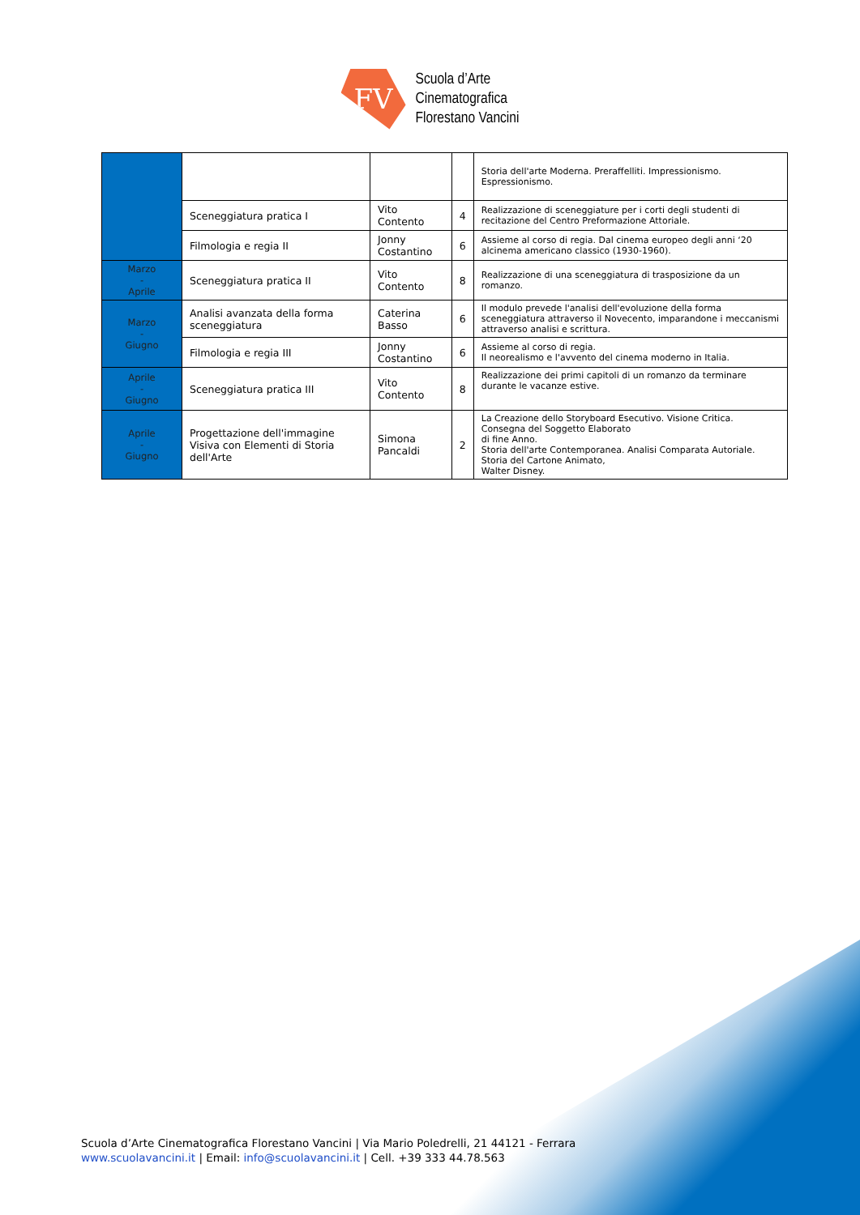FV
Scuola d’Arte
Cinematografica
Florestano Vancini
| | | | | Storia dell'arte Moderna. Preraffelliti. Impressionismo. Espressionismo. |
| | Sceneggiatura pratica I | Vito Contento | 4 | Realizzazione di sceneggiature per i corti degli studenti di recitazione del Centro Preformazione Attoriale. |
| | Filmologia e regia II | Jonny Costantino | 6 | Assieme al corso di regia. Dal cinema europeo degli anni ‘20 alcinema americano classico (1930-1960). |
| Marzo - Aprile | Sceneggiatura pratica II | Vito Contento | 8 | Realizzazione di una sceneggiatura di trasposizione da un romanzo. |
| Marzo - Giugno | Analisi avanzata della forma sceneggiatura | Caterina Basso | 6 | Il modulo prevede l'analisi dell'evoluzione della forma sceneggiatura attraverso il Novecento, imparandone i meccanismi attraverso analisi e scrittura. |
| | Filmologia e regia III | Jonny Costantino | 6 | Assieme al corso di regia. Il neorealismo e l'avvento del cinema moderno in Italia. |
| Aprile - Giugno | Sceneggiatura pratica III | Vito Contento | 8 | Realizzazione dei primi capitoli di un romanzo da terminare durante le vacanze estive. |
| Aprile - Giugno | Progettazione dell'immagine Visiva con Elementi di Storia dell'Arte | Simona Pancaldi | 2 | La Creazione dello Storyboard Esecutivo. Visione Critica. Consegna del Soggetto Elaborato di fine Anno. Storia dell'arte Contemporanea. Analisi Comparata Autoriale. Storia del Cartone Animato, Walter Disney. |
Scuola d’Arte Cinematografica Florestano Vancini | Via Mario Poledrelli, 21 44121 - Ferrara
www.scuolavancini.it | Email: info@scuolavancini.it | Cell. +39 333 44.78.563